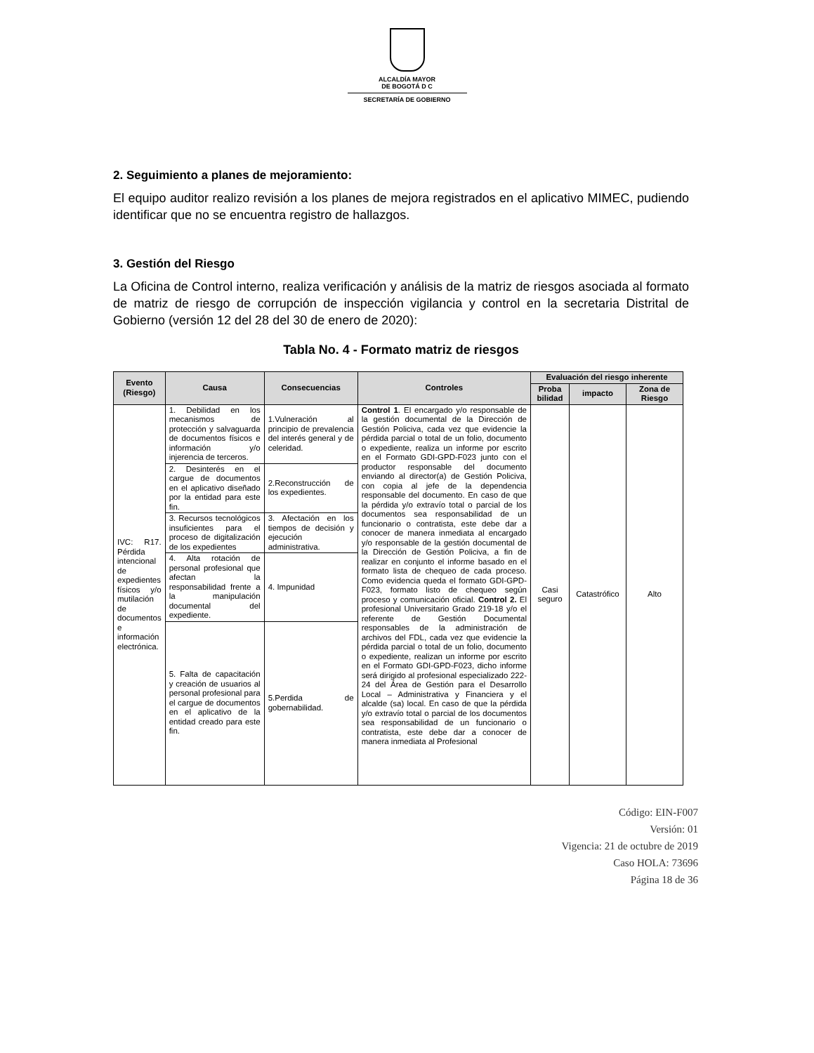ALCALDÍA MAYOR
DE BOGOTÁ D C
SECRETARÍA DE GOBIERNO
2. Seguimiento a planes de mejoramiento:
El equipo auditor realizo revisión a los planes de mejora registrados en el aplicativo MIMEC, pudiendo identificar que no se encuentra registro de hallazgos.
3. Gestión del Riesgo
La Oficina de Control interno, realiza verificación y análisis de la matriz de riesgos asociada al formato de matriz de riesgo de corrupción de inspección vigilancia y control en la secretaria Distrital de Gobierno (versión 12 del 28 del 30 de enero de 2020):
Tabla No. 4 - Formato matriz de riesgos
| Evento (Riesgo) | Causa | Consecuencias | Controles | Evaluación del riesgo inherente | | |
| --- | --- | --- | --- | --- | --- | --- |
| | | | | Proba bilidad | impacto | Zona de Riesgo |
| IVC: R17. Pérdida intencional de expedientes físicos y/o mutilación de documentos e información electrónica. | 1. Debilidad en los mecanismos de protección y salvaguarda de documentos físicos e información y/o injerencia de terceros. | 1.Vulneración al principio de prevalencia del interés general y de celeridad. | Control 1 . El encargado y/o responsable de la gestión documental de la Dirección de Gestión Policiva, cada vez que evidencie la pérdida parcial o total de un folio, documento o expediente, realiza un informe por escrito en el Formato GDI-GPD-F023 junto con el productor responsable del documento enviando al director(a) de Gestión Policiva, con copia al jefe de la dependencia responsable del documento. En caso de que la pérdida y/o extravío total o parcial de los documentos sea responsabilidad de un funcionario o contratista, este debe dar a conocer de manera inmediata al encargado y/o responsable de la gestión documental de la Dirección de Gestión Policiva, a fin de realizar en conjunto el informe basado en el formato lista de chequeo de cada proceso. Como evidencia queda el formato GDI-GPD-F023, formato listo de chequeo según proceso y comunicación oficial. Control 2. El profesional Universitario Grado 219-18 y/o el referente de Gestión Documental responsables de la administración de archivos del FDL, cada vez que evidencie la pérdida parcial o total de un folio, documento o expediente, realizan un informe por escrito en el Formato GDI-GPD-F023, dicho informe será dirigido al profesional especializado 222-24 del Área de Gestión para el Desarrollo Local – Administrativa y Financiera y el alcalde (sa) local. En caso de que la pérdida y/o extravío total o parcial de los documentos sea responsabilidad de un funcionario o contratista, este debe dar a conocer de manera inmediata al Profesional | Casi seguro | Catastrófico | Alto |
| | 2. Desinterés en el cargue de documentos en el aplicativo diseñado por la entidad para este fin. | 2.Reconstrucción de los expedientes. | | | | |
| | 3. Recursos tecnológicos insuficientes para el proceso de digitalización de los expedientes | 3. Afectación en los tiempos de decisión y ejecución administrativa. | | | | |
| | 4. Alta rotación de personal profesional que afectan la responsabilidad frente a la manipulación documental del expediente. | 4. Impunidad | | | | |
| | 5. Falta de capacitación y creación de usuarios al personal profesional para el cargue de documentos en el aplicativo de la entidad creado para este fin. | 5.Perdida de gobernabilidad. | | | | |
Código: EIN-F007
Versión: 01
Vigencia: 21 de octubre de 2019
Caso HOLA: 73696
Página 18 de 36